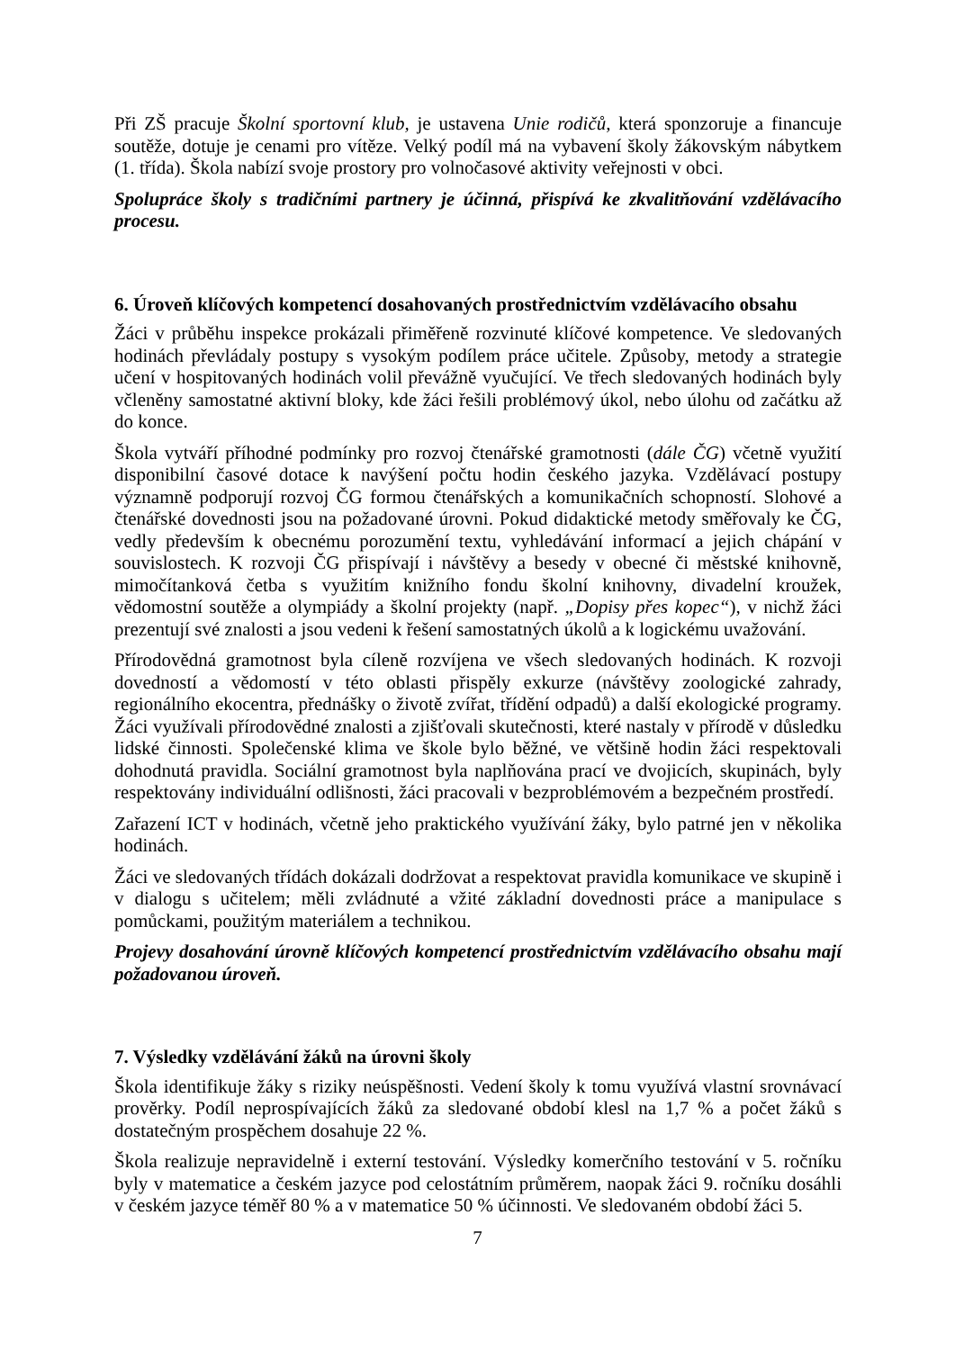Při ZŠ pracuje Školní sportovní klub, je ustavena Unie rodičů, která sponzoruje a financuje soutěže, dotuje je cenami pro vítěze. Velký podíl má na vybavení školy žákovským nábytkem (1. třída). Škola nabízí svoje prostory pro volnočasové aktivity veřejnosti v obci.
Spolupráce školy s tradičními partnery je účinná, přispívá ke zkvalitňování vzdělávacího procesu.
6. Úroveň klíčových kompetencí dosahovaných prostřednictvím vzdělávacího obsahu
Žáci v průběhu inspekce prokázali přiměřeně rozvinuté klíčové kompetence. Ve sledovaných hodinách převládaly postupy s vysokým podílem práce učitele. Způsoby, metody a strategie učení v hospitovaných hodinách volil převážně vyučující. Ve třech sledovaných hodinách byly včleněny samostatné aktivní bloky, kde žáci řešili problémový úkol, nebo úlohu od začátku až do konce.
Škola vytváří příhodné podmínky pro rozvoj čtenářské gramotnosti (dále ČG) včetně využití disponibilní časové dotace k navýšení počtu hodin českého jazyka. Vzdělávací postupy významně podporují rozvoj ČG formou čtenářských a komunikačních schopností. Slohové a čtenářské dovednosti jsou na požadované úrovni. Pokud didaktické metody směřovaly ke ČG, vedly především k obecnému porozumění textu, vyhledávání informací a jejich chápání v souvislostech. K rozvoji ČG přispívají i návštěvy a besedy v obecné či městské knihovně, mimočítanková četba s využitím knižního fondu školní knihovny, divadelní kroužek, vědomostní soutěže a olympiády a školní projekty (např. „Dopisy přes kopec“), v nichž žáci prezentují své znalosti a jsou vedeni k řešení samostatných úkolů a k logickému uvažování.
Přírodovědná gramotnost byla cíleně rozvíjena ve všech sledovaných hodinách. K rozvoji dovedností a vědomostí v této oblasti přispěly exkurze (návštěvy zoologické zahrady, regionálního ekocentra, přednášky o životě zvířat, třídění odpadů) a další ekologické programy. Žáci využívali přírodovědné znalosti a zjišťovali skutečnosti, které nastaly v přírodě v důsledku lidské činnosti. Společenské klima ve škole bylo běžné, ve většině hodin žáci respektovali dohodnutá pravidla. Sociální gramotnost byla naplňována prací ve dvojicích, skupinách, byly respektovány individuální odlišnosti, žáci pracovali v bezproblémovém a bezpečném prostředí.
Zařazení ICT v hodinách, včetně jeho praktického využívání žáky, bylo patrné jen v několika hodinách.
Žáci ve sledovaných třídách dokázali dodržovat a respektovat pravidla komunikace ve skupině i v dialogu s učitelem; měli zvládnuté a vžité základní dovednosti práce a manipulace s pomůckami, použitým materiálem a technikou.
Projevy dosahování úrovně klíčových kompetencí prostřednictvím vzdělávacího obsahu mají požadovanou úroveň.
7. Výsledky vzdělávání žáků na úrovni školy
Škola identifikuje žáky s riziky neúspěšnosti. Vedení školy k tomu využívá vlastní srovnávací prověrky. Podíl neprospívajících žáků za sledované období klesl na 1,7 % a počet žáků s dostatečným prospěchem dosahuje 22 %.
Škola realizuje nepravidelně i externí testování. Výsledky komerčního testování v 5. ročníku byly v matematice a českém jazyce pod celostátním průměrem, naopak žáci 9. ročníku dosáhli v českém jazyce téměř 80 % a v matematice 50 % účinnosti. Ve sledovaném období žáci 5.
7